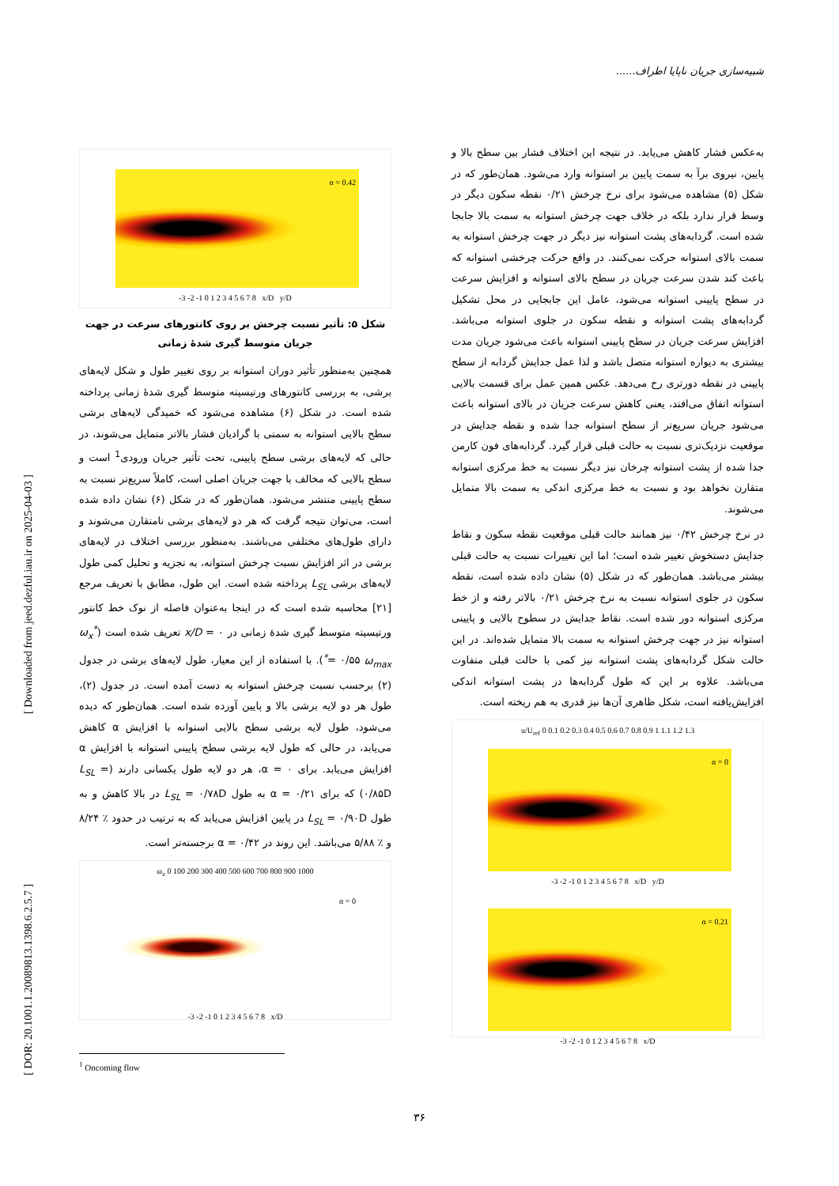شبیه‌سازی جریان ناپایا اطراف......
[ DOR: 20.1001.1.20089813.1398.6.2.5.7 ] [ Downloaded from jeed.dezful.iau.ir on 2025-04-03 ]
به‌عکس فشار کاهش می‌یابد. در نتیجه این اختلاف فشار بین سطح بالا و پایین، نیروی برآ به سمت پایین بر استوانه وارد می‌شود. همان‌طور که در شکل (۵) مشاهده می‌شود برای نرخ چرخش ۰/۲۱ نقطه سکون دیگر در وسط قرار ندارد بلکه در خلاف جهت چرخش استوانه به سمت بالا جابجا شده است. گردابه‌های پشت استوانه نیز دیگر در جهت چرخش استوانه به سمت بالای استوانه حرکت نمی‌کنند. در واقع حرکت چرخشی استوانه که باعث کند شدن سرعت جریان در سطح بالای استوانه و افزایش سرعت در سطح پایینی استوانه می‌شود، عامل این جابجایی در محل تشکیل گردابه‌های پشت استوانه و نقطه سکون در جلوی استوانه می‌باشد. افزایش سرعت جریان در سطح پایینی استوانه باعث می‌شود جریان مدت بیشتری به دیواره استوانه متصل باشد و لذا عمل جدایش گردابه از سطح پایینی در نقطه دورتری رخ می‌دهد. عکس همین عمل برای قسمت بالایی استوانه اتفاق می‌افتد، یعنی کاهش سرعت جریان در بالای استوانه باعث می‌شود جریان سریع‌تر از سطح استوانه جدا شده و نقطه جدایش در موقعیت نزدیک‌تری نسبت به حالت قبلی قرار گیرد. گردابه‌های فون کارمن جدا شده از پشت استوانه چرخان نیز دیگر نسبت به خط مرکزی استوانه متقارن نخواهد بود و نسبت به خط مرکزی اندکی به سمت بالا متمایل می‌شوند.
در نرخ چرخش ۰/۴۲ نیز همانند حالت قبلی موقعیت نقطه سکون و نقاط جدایش دستخوش تغییر شده است؛ اما این تغییرات نسبت به حالت قبلی بیشتر می‌باشد. همان‌طور که در شکل (۵) نشان داده شده است، نقطه سکون در جلوی استوانه نسبت به نرخ چرخش ۰/۲۱ بالاتر رفته و از خط مرکزی استوانه دور شده است. نقاط جدایش در سطوح بالایی و پایینی استوانه نیز در جهت چرخش استوانه به سمت بالا متمایل شده‌اند. در این حالت شکل گردابه‌های پشت استوانه نیز کمی با حالت قبلی متفاوت می‌باشد. علاوه بر این که طول گردابه‌ها در پشت استوانه اندکی افزایش‌یافته است، شکل ظاهری آن‌ها نیز قدری به هم ریخته است.
u/U<sub>ref</sub> 0 0.1 0.2 0.3 0.4 0.5 0.6 0.7 0.8 0.9 1 1.1 1.2 1.3
α = 0
-3 -2 -1 0 1 2 3 4 5 6 7 8 x/D y/D
α = 0.21
-3 -2 -1 0 1 2 3 4 5 6 7 8 x/D
α = 0.42
-3 -2 -1 0 1 2 3 4 5 6 7 8 x/D y/D
شکل ۵: تأثیر نسبت چرخش بر روی کانتورهای سرعت در جهت جریان متوسط گیری شدهٔ زمانی
همچنین به‌منظور تأثیر دوران استوانه بر روی تغییر طول و شکل لایه‌های برشی، به بررسی کانتورهای ورتیسیته متوسط گیری شدهٔ زمانی پرداخته شده است. در شکل (۶) مشاهده می‌شود که خمیدگی لایه‌های برشی سطح بالایی استوانه به سمتی با گرادیان فشار بالاتر متمایل می‌شوند، در حالی که لایه‌های برشی سطح پایینی، تحت تأثیر جریان ورودی<sup>1</sup> است و سطح بالایی که مخالف با جهت جریان اصلی است، کاملاً سریع‌تر نسبت به سطح پایینی منتشر می‌شود. همان‌طور که در شکل (۶) نشان داده شده است، می‌توان نتیجه گرفت که هر دو لایه‌های برشی نامتقارن می‌شوند و دارای طول‌های مختلفی می‌باشند. به‌منظور بررسی اختلاف در لایه‌های برشی در اثر افزایش نسبت چرخش استوانه، به تجزیه و تحلیل کمی طول لایه‌های برشی L<sub>SL</sub> پرداخته شده است. این طول، مطابق با تعریف مرجع [۲۱] محاسبه شده است که در اینجا به‌عنوان فاصله از نوک خط کانتور ورتیسیته متوسط گیری شدهٔ زمانی در x/D = ۰ تعریف شده است (ω<sub>x</sub><sup>*</sup> = ۰/۵۵ ω<sub>max</sub><sup>*</sup>). با استفاده از این معیار، طول لایه‌های برشی در جدول (۲) برحسب نسبت چرخش استوانه به دست آمده است. در جدول (۲)، طول هر دو لایه برشی بالا و پایین آورده شده است. همان‌طور که دیده می‌شود، طول لایه برشی سطح بالایی استوانه با افزایش α کاهش می‌یابد، در حالی که طول لایه برشی سطح پایینی استوانه با افزایش α افزایش می‌یابد. برای α = ۰، هر دو لایه طول یکسانی دارند (L<sub>SL</sub> = ۰/۸۵D) که برای α = ۰/۲۱ به طول L<sub>SL</sub> = ۰/۷۸D در بالا کاهش و به طول L<sub>SL</sub> = ۰/۹۰D در پایین افزایش می‌یابد که به ترتیب در حدود ٪ ۸/۲۴ و ٪ ۵/۸۸ می‌باشد. این روند در α = ۰/۴۲ برجسته‌تر است.
ω<sub>z</sub> 0 100 200 300 400 500 600 700 800 900 1000
α = 0
-3 -2 -1 0 1 2 3 4 5 6 7 8 x/D
<sup>1</sup> Oncoming flow
۳۶